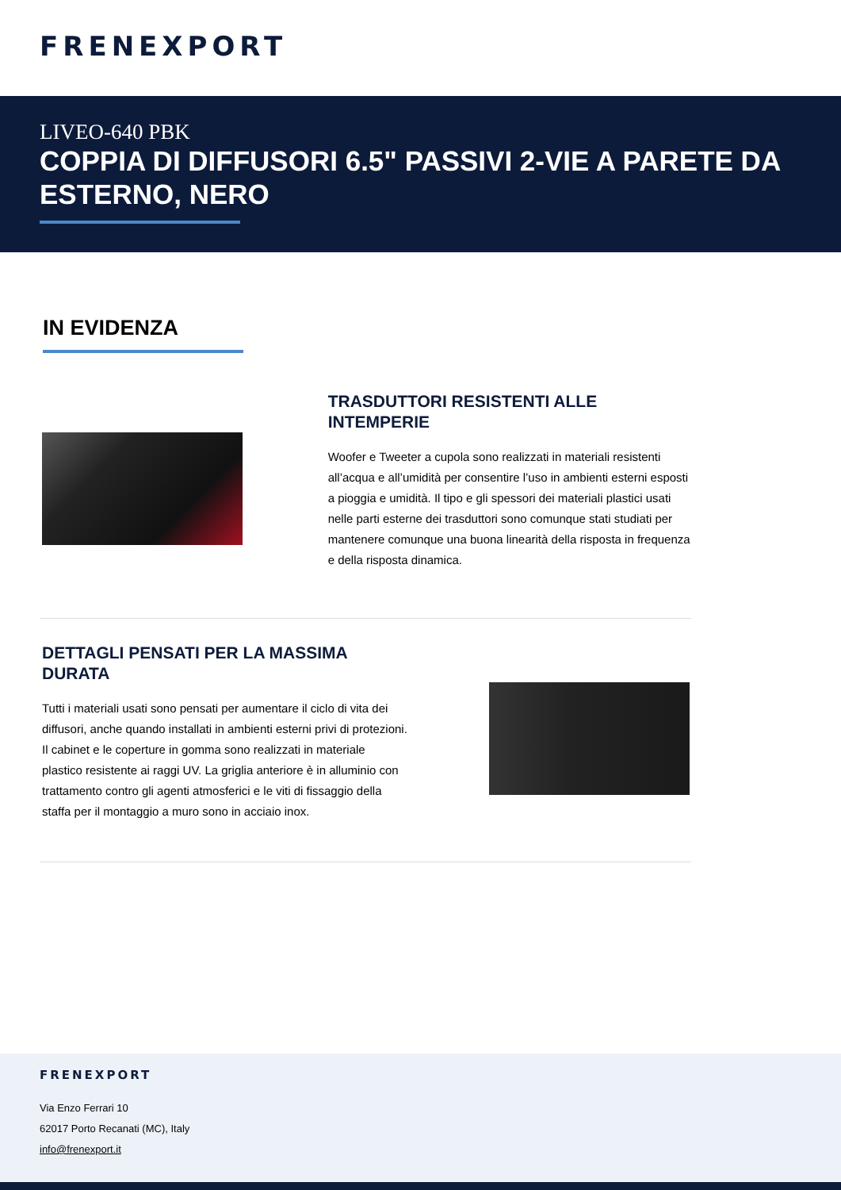FRENEXPORT
LIVEO-640 PBK
COPPIA DI DIFFUSORI 6.5" PASSIVI 2-VIE A PARETE DA ESTERNO, NERO
IN EVIDENZA
TRASDUTTORI RESISTENTI ALLE INTEMPERIE
Woofer e Tweeter a cupola sono realizzati in materiali resistenti all’acqua e all’umidità per consentire l’uso in ambienti esterni esposti a pioggia e umidità. Il tipo e gli spessori dei materiali plastici usati nelle parti esterne dei trasduttori sono comunque stati studiati per mantenere comunque una buona linearità della risposta in frequenza e della risposta dinamica.
DETTAGLI PENSATI PER LA MASSIMA DURATA
Tutti i materiali usati sono pensati per aumentare il ciclo di vita dei diffusori, anche quando installati in ambienti esterni privi di protezioni. Il cabinet e le coperture in gomma sono realizzati in materiale plastico resistente ai raggi UV. La griglia anteriore è in alluminio con trattamento contro gli agenti atmosferici e le viti di fissaggio della staffa per il montaggio a muro sono in acciaio inox.
FRENEXPORT
Via Enzo Ferrari 10
62017 Porto Recanati (MC), Italy
info@frenexport.it